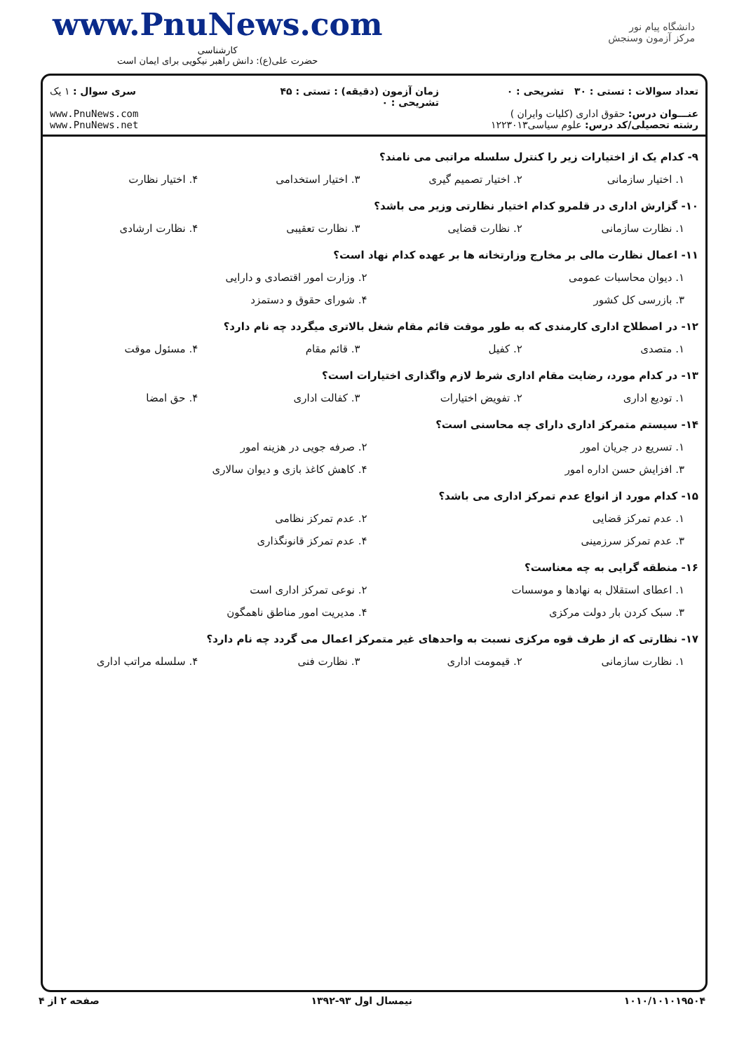www.PnuNews.com
کارشناسی
حضرت علی(ع): دانش راهبر نیکویی برای ایمان است
دانشگاه پیام نور
مرکز آزمون وسنجش
تعداد سوالات : تستی : ۳۰ تشریحی : ۰
عنـــوان درس: حقوق اداری (کلیات وایران )
رشته تحصیلی/کد درس: علوم سیاسی۱۲۲۳۰۱۳
زمان آزمون (دقیقه) : تستی : ۴۵ تشریحی : ۰
سری سوال : ۱ یک
www.PnuNews.com
www.PnuNews.net
۹- کدام یک از اختیارات زیر را کنترل سلسله مراتبی می نامند؟
۱. اختیار سازمانی
۲. اختیار تصمیم گیری
۳. اختیار استخدامی
۴. اختیار نظارت
۱۰- گزارش اداری در قلمرو کدام اختیار نظارتی وزیر می باشد؟
۱. نظارت سازمانی
۲. نظارت قضایی
۳. نظارت تعقیبی
۴. نظارت ارشادی
۱۱- اعمال نظارت مالی بر مخارج وزارتخانه ها بر عهده کدام نهاد است؟
۱. دیوان محاسبات عمومی
۲. وزارت امور اقتصادی و دارایی
۳. بازرسی کل کشور
۴. شورای حقوق و دستمزد
۱۲- در اصطلاح اداری کارمندی که به طور موقت قائم مقام شغل بالاتری میگردد چه نام دارد؟
۱. متصدی
۲. کفیل
۳. قائم مقام
۴. مسئول موقت
۱۳- در کدام مورد، رضایت مقام اداری شرط لازم واگذاری اختیارات است؟
۱. تودیع اداری
۲. تفویض اختیارات
۳. کفالت اداری
۴. حق امضا
۱۴- سیستم متمرکز اداری دارای چه محاسنی است؟
۱. تسریع در جریان امور
۲. صرفه جویی در هزینه امور
۳. افزایش حسن اداره امور
۴. کاهش کاغذ بازی و دیوان سالاری
۱۵- کدام مورد از انواع عدم تمرکز اداری می باشد؟
۱. عدم تمرکز قضایی
۲. عدم تمرکز نظامی
۳. عدم تمرکز سرزمینی
۴. عدم تمرکز قانونگذاری
۱۶- منطقه گرایی به چه معناست؟
۱. اعطای استقلال به نهادها و موسسات
۲. نوعی تمرکز اداری است
۳. سبک کردن بار دولت مرکزی
۴. مدیریت امور مناطق ناهمگون
۱۷- نظارتی که از طرف قوه مرکزی نسبت به واحدهای غیر متمرکز اعمال می گردد چه نام دارد؟
۱. نظارت سازمانی
۲. قیمومت اداری
۳. نظارت فنی
۴. سلسله مراتب اداری
۱۰۱۰/۱۰۱۰۱۹۵۰۴ نیمسال اول ۹۳-۱۳۹۲ صفحه ۲ از ۴